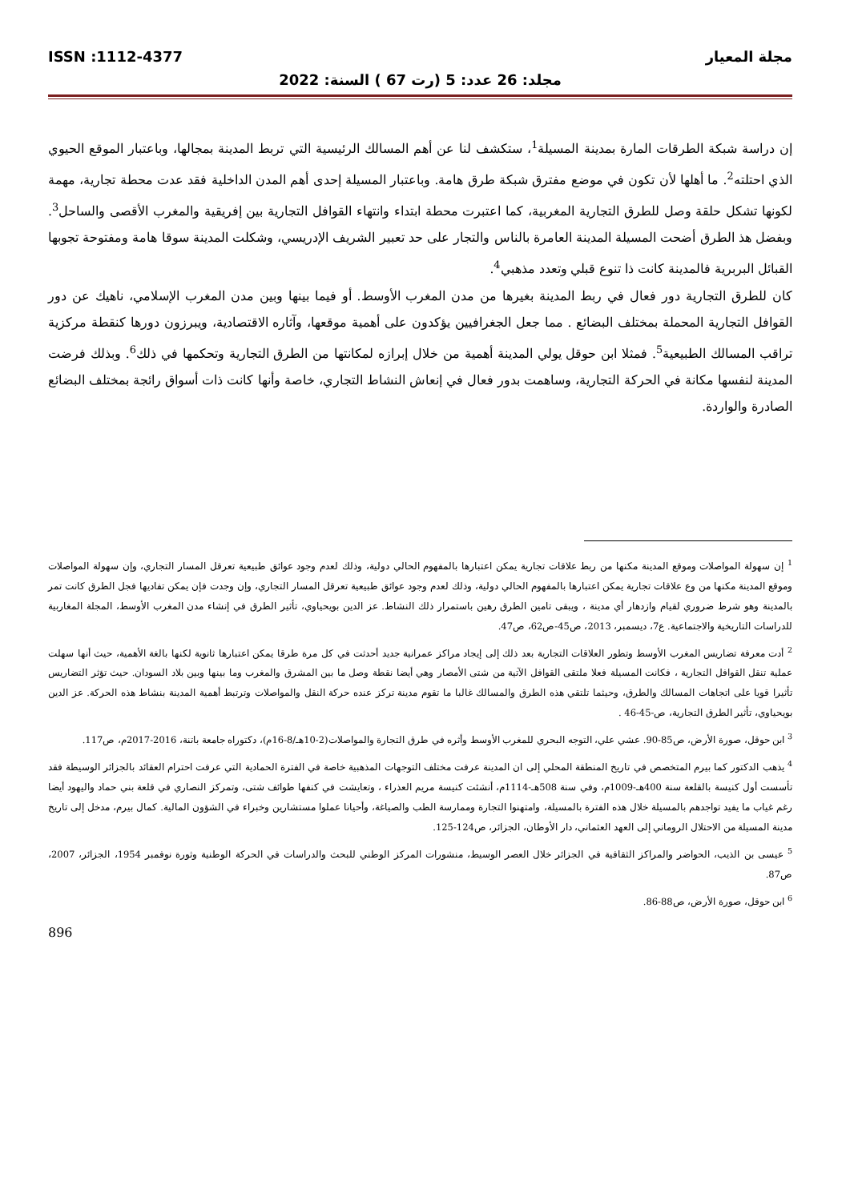مجلة المعيار ISSN :1112-4377
مجلد: 26 عدد: 5 (رت 67 ) السنة: 2022
إن دراسة شبكة الطرقات المارة بمدينة المسيلة<sup>1</sup>، ستكشف لنا عن أهم المسالك الرئيسية التي تربط المدينة بمجالها، وباعتبار الموقع الحيوي الذي احتلته<sup>2</sup>. ما أهلها لأن تكون في موضع مفترق شبكة طرق هامة. وباعتبار المسيلة إحدى أهم المدن الداخلية فقد عدت محطة تجارية، مهمة لكونها تشكل حلقة وصل للطرق التجارية المغربية، كما اعتبرت محطة ابتداء وانتهاء القوافل التجارية بين إفريقية والمغرب الأقصى والساحل<sup>3</sup>. وبفضل هذ الطرق أضحت المسيلة المدينة العامرة بالناس والتجار على حد تعبير الشريف الإدريسي، وشكلت المدينة سوقا هامة ومفتوحة تجوبها القبائل البربرية فالمدينة كانت ذا تنوع قبلي وتعدد مذهبي<sup>4</sup>.
كان للطرق التجارية دور فعال في ربط المدينة بغيرها من مدن المغرب الأوسط. أو فيما بينها وبين مدن المغرب الإسلامي، ناهيك عن دور القوافل التجارية المحملة بمختلف البضائع . مما جعل الجغرافيين يؤكدون على أهمية موقعها، وآثاره الاقتصادية، ويبرزون دورها كنقطة مركزية تراقب المسالك الطبيعية<sup>5</sup>. فمثلا ابن حوقل يولي المدينة أهمية من خلال إبرازه لمكانتها من الطرق التجارية وتحكمها في ذلك<sup>6</sup>. وبذلك فرضت المدينة لنفسها مكانة في الحركة التجارية، وساهمت بدور فعال في إنعاش النشاط التجاري، خاصة وأنها كانت ذات أسواق رائجة بمختلف البضائع الصادرة والواردة.
<sup>1</sup> إن سهولة المواصلات وموقع المدينة مكنها من ربط علاقات تجارية يمكن اعتبارها بالمفهوم الحالي دولية، وذلك لعدم وجود عوائق طبيعية تعرقل المسار التجاري، وإن سهولة المواصلات وموقع المدينة مكنها من وع علاقات تجارية يمكن اعتبارها بالمفهوم الحالي دولية، وذلك لعدم وجود عوائق طبيعية تعرقل المسار التجاري، وإن وجدت فإن يمكن تفاديها فجل الطرق كانت تمر بالمدينة وهو شرط ضروري لقيام وازدهار أي مدينة ، ويبقى تامين الطرق رهين باستمرار ذلك النشاط. عز الدين بويحياوي، تأثير الطرق في إنشاء مدن المغرب الأوسط، المجلة المغاربية للدراسات التاريخية والاجتماعية. ع7، ديسمبر، 2013، ص45-ص62، ص47.
<sup>2</sup> أدت معرفة تضاريس المغرب الأوسط وتطور العلاقات التجارية بعد ذلك إلى إيجاد مراكز عمرانية جديد أحدثت في كل مرة طرقا يمكن اعتبارها ثانوية لكنها بالغة الأهمية، حيث أنها سهلت عملية تنقل القوافل التجارية ، فكانت المسيلة فعلا ملتقى القوافل الآتية من شتى الأمصار وهي أيضا نقطة وصل ما بين المشرق والمغرب وما بينها وبين بلاد السودان. حيث تؤثر التضاريس تأثيرا قويا على اتجاهات المسالك والطرق، وحيثما تلتقي هذه الطرق والمسالك غالبا ما تقوم مدينة تركز عنده حركة النقل والمواصلات وترتبط أهمية المدينة بنشاط هذه الحركة. عز الدين بويحياوي، تأثير الطرق التجارية، ص-45-46 .
<sup>3</sup> ابن حوقل، صورة الأرض، ص85-90. عشي علي، التوجه البحري للمغرب الأوسط وأثره في طرق التجارة والمواصلات(2-10هـ/8-16م)، دكتوراه جامعة باتنة، 2016-2017م، ص117.
<sup>4</sup> يذهب الدكتور كما بيرم المتخصص في تاريخ المنطقة المحلي إلى ان المدينة عرفت مختلف التوجهات المذهبية خاصة في الفترة الحمادية التي عرفت احترام العقائد بالجزائر الوسيطة فقد تأسست أول كنيسة بالقلعة سنة 400هـ-1009م، وفي سنة 508هـ-1114م، أنشئت كنيسة مريم العذراء ، وتعايشت في كنفها طوائف شتى، وتمركز النصاري في قلعة بني حماد واليهود أيضا رغم غياب ما يفيد تواجدهم بالمسيلة خلال هذه الفترة بالمسيلة، وامتهنوا التجارة وممارسة الطب والصياغة، وأحيانا عملوا مستشارين وخبراء في الشؤون المالية. كمال بيرم، مدخل إلى تاريخ مدينة المسيلة من الاحتلال الروماني إلى العهد العثماني، دار الأوطان، الجزائر، ص124-125.
<sup>5</sup> عيسى بن الذيب، الحواضر والمراكز الثقافية في الجزائر خلال العصر الوسيط، منشورات المركز الوطني للبحث والدراسات في الحركة الوطنية وثورة نوفمبر 1954، الجزائر، 2007، ص87.
<sup>6</sup> ابن حوقل، صورة الأرض، ص88-86.
896